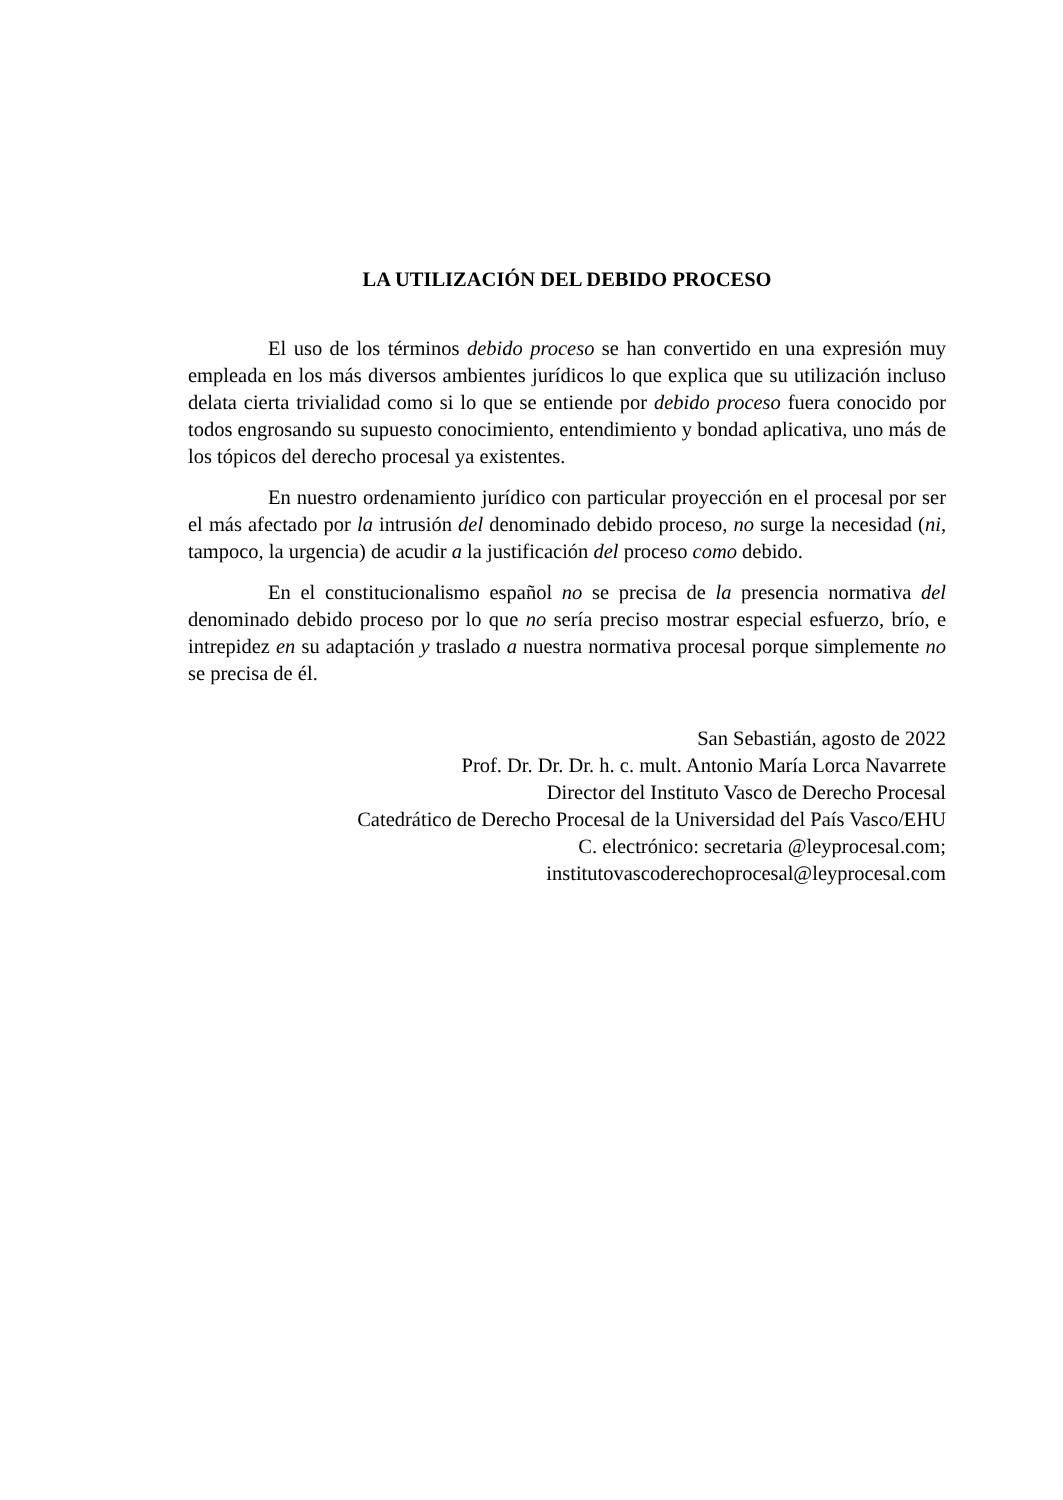LA UTILIZACIÓN DEL DEBIDO PROCESO
El uso de los términos debido proceso se han convertido en una expresión muy empleada en los más diversos ambientes jurídicos lo que explica que su utilización incluso delata cierta trivialidad como si lo que se entiende por debido proceso fuera conocido por todos engrosando su supuesto conocimiento, entendimiento y bondad aplicativa, uno más de los tópicos del derecho procesal ya existentes.
En nuestro ordenamiento jurídico con particular proyección en el procesal por ser el más afectado por la intrusión del denominado debido proceso, no surge la necesidad (ni, tampoco, la urgencia) de acudir a la justificación del proceso como debido.
En el constitucionalismo español no se precisa de la presencia normativa del denominado debido proceso por lo que no sería preciso mostrar especial esfuerzo, brío, e intrepidez en su adaptación y traslado a nuestra normativa procesal porque simplemente no se precisa de él.
San Sebastián, agosto de 2022
Prof. Dr. Dr. Dr. h. c. mult. Antonio María Lorca Navarrete
Director del Instituto Vasco de Derecho Procesal
Catedrático de Derecho Procesal de la Universidad del País Vasco/EHU
C. electrónico: secretaria @leyprocesal.com;
institutovascoderechoprocesal@leyprocesal.com